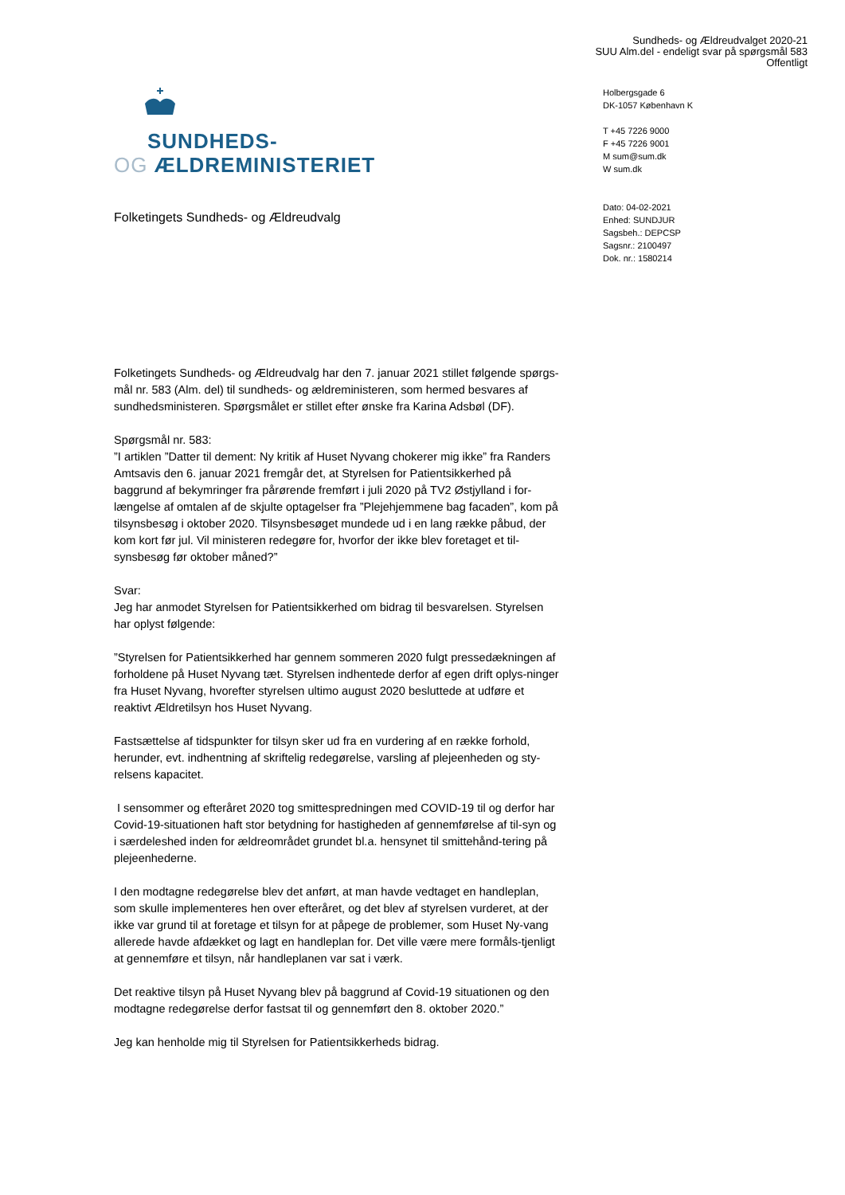Sundheds- og Ældreudvalget 2020-21
SUU Alm.del - endeligt svar på spørgsmål 583
Offentligt
SUNDHEDS-
OG ÆLDREMINISTERIET
Holbergsgade 6
DK-1057 København K
T +45 7226 9000
F +45 7226 9001
M sum@sum.dk
W sum.dk
Dato: 04-02-2021
Enhed: SUNDJUR
Sagsbeh.: DEPCSP
Sagsnr.: 2100497
Dok. nr.: 1580214
Folketingets Sundheds- og Ældreudvalg
Folketingets Sundheds- og Ældreudvalg har den 7. januar 2021 stillet følgende spørgs-mål nr. 583 (Alm. del) til sundheds- og ældreministeren, som hermed besvares af sundhedsministeren. Spørgsmålet er stillet efter ønske fra Karina Adsbøl (DF).
Spørgsmål nr. 583:
”I artiklen ”Datter til dement: Ny kritik af Huset Nyvang chokerer mig ikke” fra Randers Amtsavis den 6. januar 2021 fremgår det, at Styrelsen for Patientsikkerhed på baggrund af bekymringer fra pårørende fremført i juli 2020 på TV2 Østjylland i for-længelse af omtalen af de skjulte optagelser fra ”Plejehjemmene bag facaden”, kom på tilsynsbesøg i oktober 2020. Tilsynsbesøget mundede ud i en lang række påbud, der kom kort før jul. Vil ministeren redegøre for, hvorfor der ikke blev foretaget et til-synsbesøg før oktober måned?”
Svar:
Jeg har anmodet Styrelsen for Patientsikkerhed om bidrag til besvarelsen. Styrelsen har oplyst følgende:
”Styrelsen for Patientsikkerhed har gennem sommeren 2020 fulgt pressedækningen af forholdene på Huset Nyvang tæt. Styrelsen indhentede derfor af egen drift oplys-ninger fra Huset Nyvang, hvorefter styrelsen ultimo august 2020 besluttede at udføre et reaktivt Ældretilsyn hos Huset Nyvang.
Fastsættelse af tidspunkter for tilsyn sker ud fra en vurdering af en række forhold, herunder, evt. indhentning af skriftelig redegørelse, varsling af plejeenheden og sty-relsens kapacitet.
I sensommer og efteråret 2020 tog smittespredningen med COVID-19 til og derfor har Covid-19-situationen haft stor betydning for hastigheden af gennemførelse af til-syn og i særdeleshed inden for ældreområdet grundet bl.a. hensynet til smittehånd-tering på plejeenhederne.
I den modtagne redegørelse blev det anført, at man havde vedtaget en handleplan, som skulle implementeres hen over efteråret, og det blev af styrelsen vurderet, at der ikke var grund til at foretage et tilsyn for at påpege de problemer, som Huset Ny-vang allerede havde afdækket og lagt en handleplan for. Det ville være mere formåls-tjenligt at gennemføre et tilsyn, når handleplanen var sat i værk.
Det reaktive tilsyn på Huset Nyvang blev på baggrund af Covid-19 situationen og den modtagne redegørelse derfor fastsat til og gennemført den 8. oktober 2020.”
Jeg kan henholde mig til Styrelsen for Patientsikkerheds bidrag.